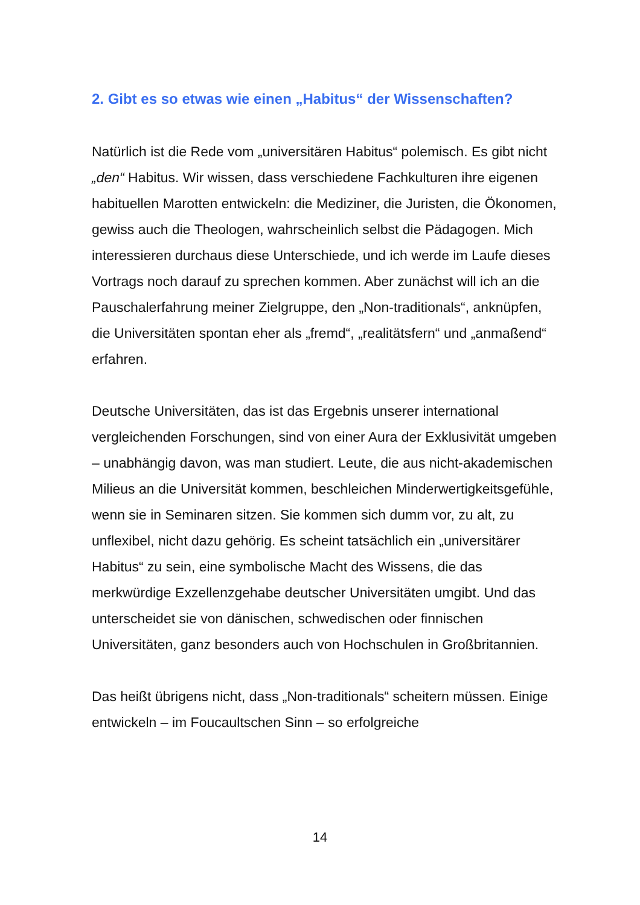2. Gibt es so etwas wie einen „Habitus“ der Wissenschaften?
Natürlich ist die Rede vom „universitären Habitus“ polemisch. Es gibt nicht „den“ Habitus. Wir wissen, dass verschiedene Fachkulturen ihre eigenen habituellen Marotten entwickeln: die Mediziner, die Juristen, die Ökonomen, gewiss auch die Theologen, wahrscheinlich selbst die Pädagogen. Mich interessieren durchaus diese Unterschiede, und ich werde im Laufe dieses Vortrags noch darauf zu sprechen kommen. Aber zunächst will ich an die Pauschalerfahrung meiner Zielgruppe, den „Non-traditionals“, anknüpfen, die Universitäten spontan eher als „fremd“, „realitätsfern“ und „anmaßend“ erfahren.
Deutsche Universitäten, das ist das Ergebnis unserer international vergleichenden Forschungen, sind von einer Aura der Exklusivität umgeben – unabhängig davon, was man studiert. Leute, die aus nicht-akademischen Milieus an die Universität kommen, beschleichen Minderwertigkeitsgefühle, wenn sie in Seminaren sitzen. Sie kommen sich dumm vor, zu alt, zu unflexibel, nicht dazu gehörig. Es scheint tatsächlich ein „universitärer Habitus“ zu sein, eine symbolische Macht des Wissens, die das merkwürdige Exzellenzgehabe deutscher Universitäten umgibt. Und das unterscheidet sie von dänischen, schwedischen oder finnischen Universitäten, ganz besonders auch von Hochschulen in Großbritannien.
Das heißt übrigens nicht, dass „Non-traditionals“ scheitern müssen. Einige entwickeln – im Foucaultschen Sinn – so erfolgreiche
14